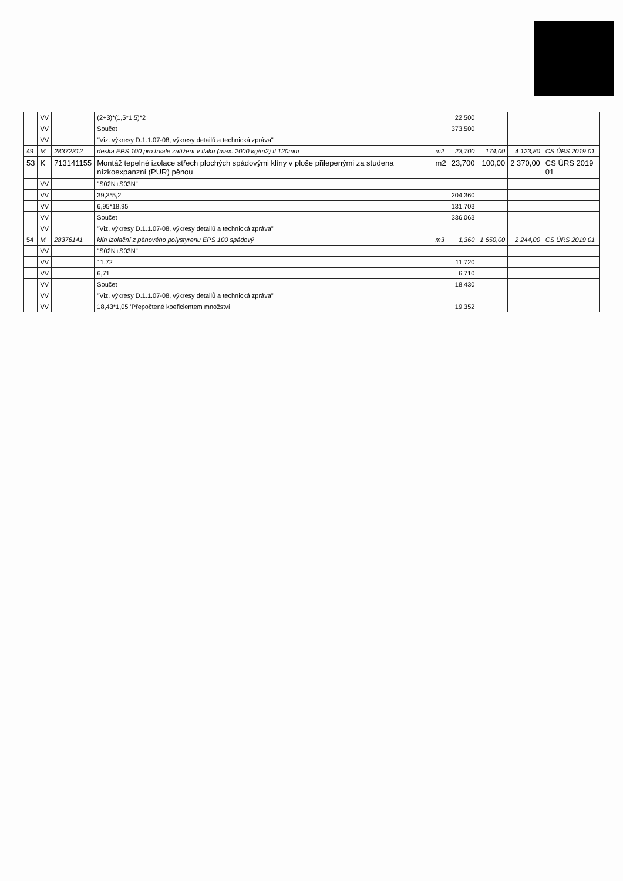| | VV | | (2+3)*(1,5*1,5)*2 | | 22,500 | | | |
| | VV | | Součet | | 373,500 | | | |
| | VV | | "Viz. výkresy D.1.1.07-08, výkresy detailů a technická zpráva" | | | | | |
| 49 | M | 28372312 | deska EPS 100 pro trvalé zatížení v tlaku (max. 2000 kg/m2) tl 120mm | m2 | 23,700 | 174,00 | 4 123,80 | CS ÚRS 2019 01 |
| 53 | K | 713141155 | Montáž tepelné izolace střech plochých spádovými klíny v ploše přilepenými za studena nízkoexpanzní (PUR) pěnou | m2 | 23,700 | 100,00 | 2 370,00 | CS ÚRS 2019 01 |
| | VV | | "S02N+S03N" | | | | | |
| | VV | | 39,3*5,2 | | 204,360 | | | |
| | VV | | 6,95*18,95 | | 131,703 | | | |
| | VV | | Součet | | 336,063 | | | |
| | VV | | "Viz. výkresy D.1.1.07-08, výkresy detailů a technická zpráva" | | | | | |
| 54 | M | 28376141 | klín izolační z pěnového polystyrenu EPS 100 spádový | m3 | 1,360 | 1 650,00 | 2 244,00 | CS ÚRS 2019 01 |
| | VV | | "S02N+S03N" | | | | | |
| | VV | | 11,72 | | 11,720 | | | |
| | VV | | 6,71 | | 6,710 | | | |
| | VV | | Součet | | 18,430 | | | |
| | VV | | "Viz. výkresy D.1.1.07-08, výkresy detailů a technická zpráva" | | | | | |
| | VV | | 18,43*1,05 'Přepočtené koeficientem množství | | 19,352 | | | |